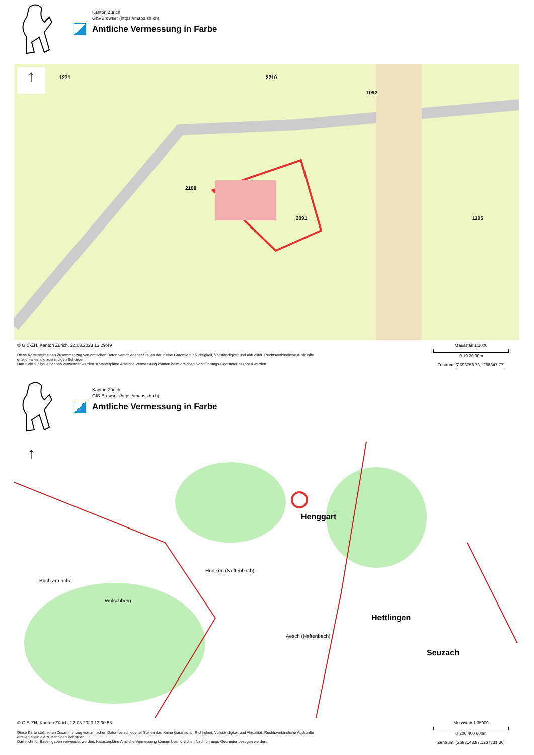Kanton Zürich
GIS-Browser (https://maps.zh.ch)
Amtliche Vermessung in Farbe
↑ 1271
2168
1195 2091
2210
1092
© GIS-ZH, Kanton Zürich, 22.03.2023 13:29:49
Diese Karte stellt einen Zusammenzug von amtlichen Daten verschiedener Stellen dar. Keine Garantie für Richtigkeit, Vollständigkeit und Aktualität. Rechtsverbindliche Auskünfte
erteilen allein die zuständigen Behörden.
Darf nicht für Baueingaben verwendet werden. Katasterpläne Amtliche Vermessung können beim örtlichen Nachführungs-Geometer bezogen werden.
Massstab 1:1000
0 10 20 30m
Zentrum: [2693758.73,1268847.77]
Kanton Zürich
GIS-Browser (https://maps.zh.ch)
Amtliche Vermessung in Farbe
↑
Henggart
Hettlingen
Seuzach
Buch am Irchel
Wolschberg
Hünikon (Neftenbach)
Aesch (Neftenbach)
© GIS-ZH, Kanton Zürich, 22.03.2023 13:30:58
Diese Karte stellt einen Zusammenzug von amtlichen Daten verschiedener Stellen dar. Keine Garantie für Richtigkeit, Vollständigkeit und Aktualität. Rechtsverbindliche Auskünfte
erteilen allein die zuständigen Behörden.
Darf nicht für Baueingaben verwendet werden. Katasterpläne Amtliche Vermessung können beim örtlichen Nachführungs-Geometer bezogen werden.
Massstab 1:35000
0 200 400 600m
Zentrum: [2693143.97,1267331.36]